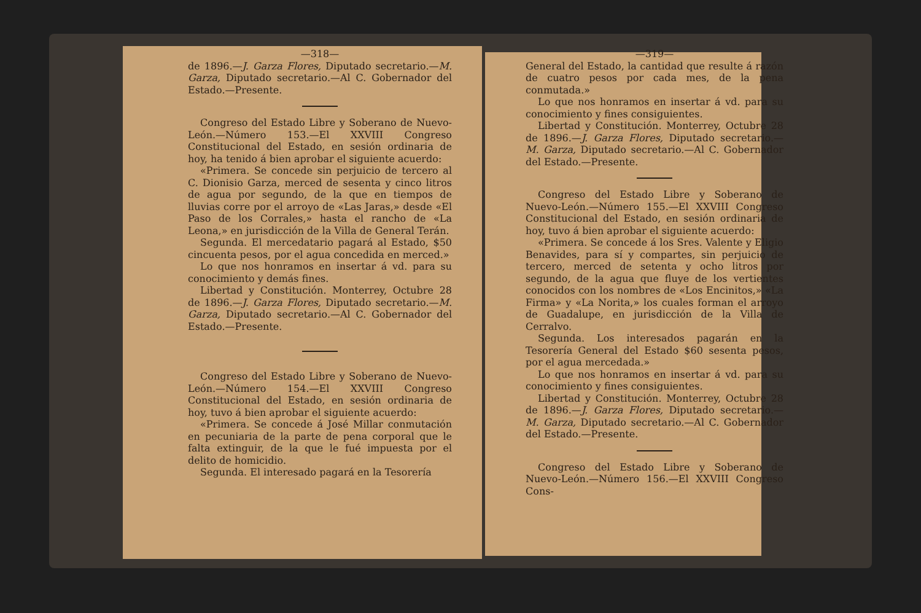—318—
de 1896.—J. Garza Flores, Diputado secretario.—M. Garza, Diputado secretario.—Al C. Gobernador del Estado.—Presente.
Congreso del Estado Libre y Soberano de Nuevo-León.—Número 153.—El XXVIII Congreso Constitucional del Estado, en sesión ordinaria de hoy, ha tenido á bien aprobar el siguiente acuerdo:
«Primera. Se concede sin perjuicio de tercero al C. Dionisio Garza, merced de sesenta y cinco litros de agua por segundo, de la que en tiempos de lluvias corre por el arroyo de «Las Jaras,» desde «El Paso de los Corrales,» hasta el rancho de «La Leona,» en jurisdicción de la Villa de General Terán.
Segunda. El mercedatario pagará al Estado, $50 cincuenta pesos, por el agua concedida en merced.»
Lo que nos honramos en insertar á vd. para su conocimiento y demás fines.
Libertad y Constitución. Monterrey, Octubre 28 de 1896.—J. Garza Flores, Diputado secretario.—M. Garza, Diputado secretario.—Al C. Gobernador del Estado.—Presente.
Congreso del Estado Libre y Soberano de Nuevo-León.—Número 154.—El XXVIII Congreso Constitucional del Estado, en sesión ordinaria de hoy, tuvo á bien aprobar el siguiente acuerdo:
«Primera. Se concede á José Millar conmutación en pecuniaria de la parte de pena corporal que le falta extinguir, de la que le fué impuesta por el delito de homicidio.
Segunda. El interesado pagará en la Tesorería
—319—
General del Estado, la cantidad que resulte á razón de cuatro pesos por cada mes, de la pena conmutada.»
Lo que nos honramos en insertar á vd. para su conocimiento y fines consiguientes.
Libertad y Constitución. Monterrey, Octubre 28 de 1896.—J. Garza Flores, Diputado secretario.—M. Garza, Diputado secretario.—Al C. Gobernador del Estado.—Presente.
Congreso del Estado Libre y Soberano de Nuevo-León.—Número 155.—El XXVIII Congreso Constitucional del Estado, en sesión ordinaria de hoy, tuvo á bien aprobar el siguiente acuerdo:
«Primera. Se concede á los Sres. Valente y Eligio Benavides, para sí y compartes, sin perjuicio de tercero, merced de setenta y ocho litros por segundo, de la agua que fluye de los vertientes conocidos con los nombres de «Los Encinitos,» «La Firma» y «La Norita,» los cuales forman el arroyo de Guadalupe, en jurisdicción de la Villa de Cerralvo.
Segunda. Los interesados pagarán en la Tesorería General del Estado $60 sesenta pesos, por el agua mercedada.»
Lo que nos honramos en insertar á vd. para su conocimiento y fines consiguientes.
Libertad y Constitución. Monterrey, Octubre 28 de 1896.—J. Garza Flores, Diputado secretario.—M. Garza, Diputado secretario.—Al C. Gobernador del Estado.—Presente.
Congreso del Estado Libre y Soberano de Nuevo-León.—Número 156.—El XXVIII Congreso Cons-